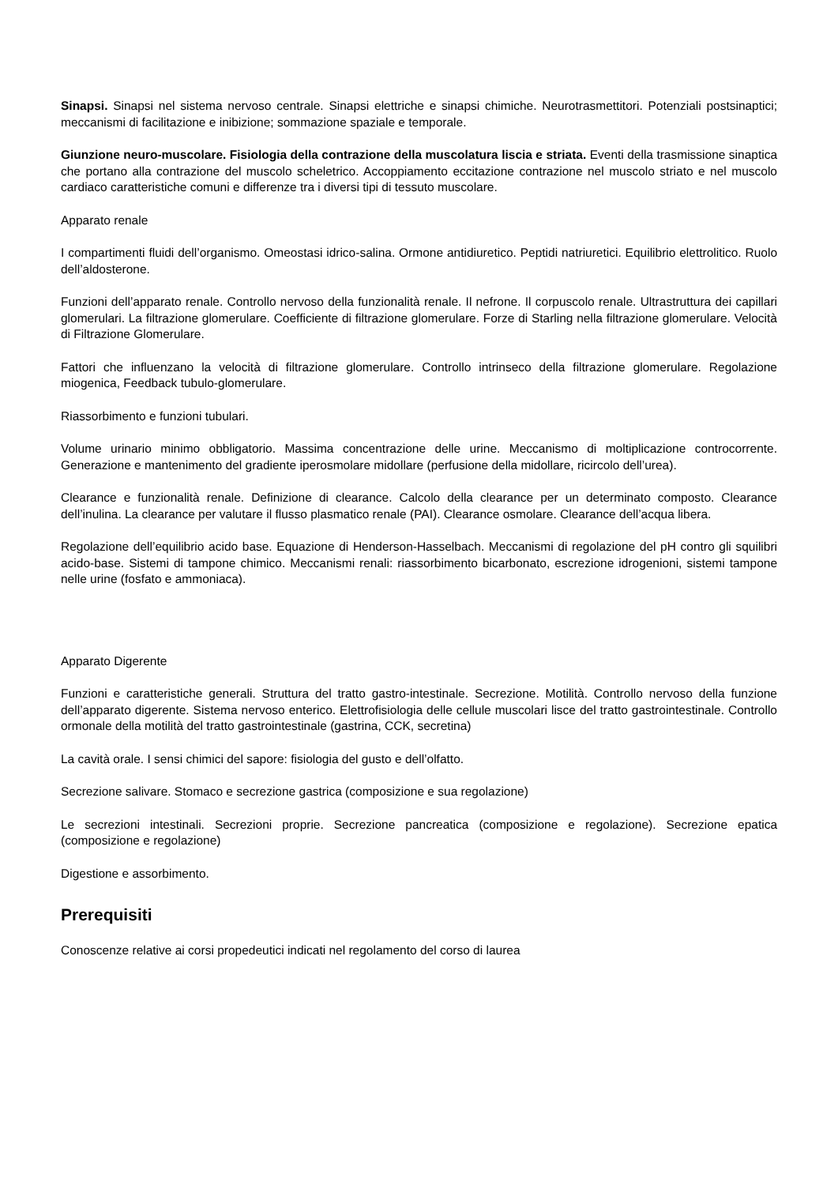Sinapsi. Sinapsi nel sistema nervoso centrale. Sinapsi elettriche e sinapsi chimiche. Neurotrasmettitori. Potenziali postsinaptici; meccanismi di facilitazione e inibizione; sommazione spaziale e temporale.
Giunzione neuro-muscolare. Fisiologia della contrazione della muscolatura liscia e striata. Eventi della trasmissione sinaptica che portano alla contrazione del muscolo scheletrico. Accoppiamento eccitazione contrazione nel muscolo striato e nel muscolo cardiaco caratteristiche comuni e differenze tra i diversi tipi di tessuto muscolare.
Apparato renale
I compartimenti fluidi dell’organismo. Omeostasi idrico-salina. Ormone antidiuretico. Peptidi natriuretici. Equilibrio elettrolitico. Ruolo dell’aldosterone.
Funzioni dell’apparato renale. Controllo nervoso della funzionalità renale. Il nefrone. Il corpuscolo renale. Ultrastruttura dei capillari glomerulari. La filtrazione glomerulare. Coefficiente di filtrazione glomerulare. Forze di Starling nella filtrazione glomerulare. Velocità di Filtrazione Glomerulare.
Fattori che influenzano la velocità di filtrazione glomerulare. Controllo intrinseco della filtrazione glomerulare. Regolazione miogenica, Feedback tubulo-glomerulare.
Riassorbimento e funzioni tubulari.
Volume urinario minimo obbligatorio. Massima concentrazione delle urine. Meccanismo di moltiplicazione controcorrente. Generazione e mantenimento del gradiente iperosmolare midollare (perfusione della midollare, ricircolo dell’urea).
Clearance e funzionalità renale. Definizione di clearance. Calcolo della clearance per un determinato composto. Clearance dell’inulina. La clearance per valutare il flusso plasmatico renale (PAI). Clearance osmolare. Clearance dell’acqua libera.
Regolazione dell’equilibrio acido base. Equazione di Henderson-Hasselbach. Meccanismi di regolazione del pH contro gli squilibri acido-base. Sistemi di tampone chimico. Meccanismi renali: riassorbimento bicarbonato, escrezione idrogenioni, sistemi tampone nelle urine (fosfato e ammoniaca).
Apparato Digerente
Funzioni e caratteristiche generali. Struttura del tratto gastro-intestinale. Secrezione. Motilità. Controllo nervoso della funzione dell’apparato digerente. Sistema nervoso enterico. Elettrofisiologia delle cellule muscolari lisce del tratto gastrointestinale. Controllo ormonale della motilità del tratto gastrointestinale (gastrina, CCK, secretina)
La cavità orale. I sensi chimici del sapore: fisiologia del gusto e dell’olfatto.
Secrezione salivare. Stomaco e secrezione gastrica (composizione e sua regolazione)
Le secrezioni intestinali. Secrezioni proprie. Secrezione pancreatica (composizione e regolazione). Secrezione epatica (composizione e regolazione)
Digestione e assorbimento.
Prerequisiti
Conoscenze relative ai corsi propedeutici indicati nel regolamento del corso di laurea